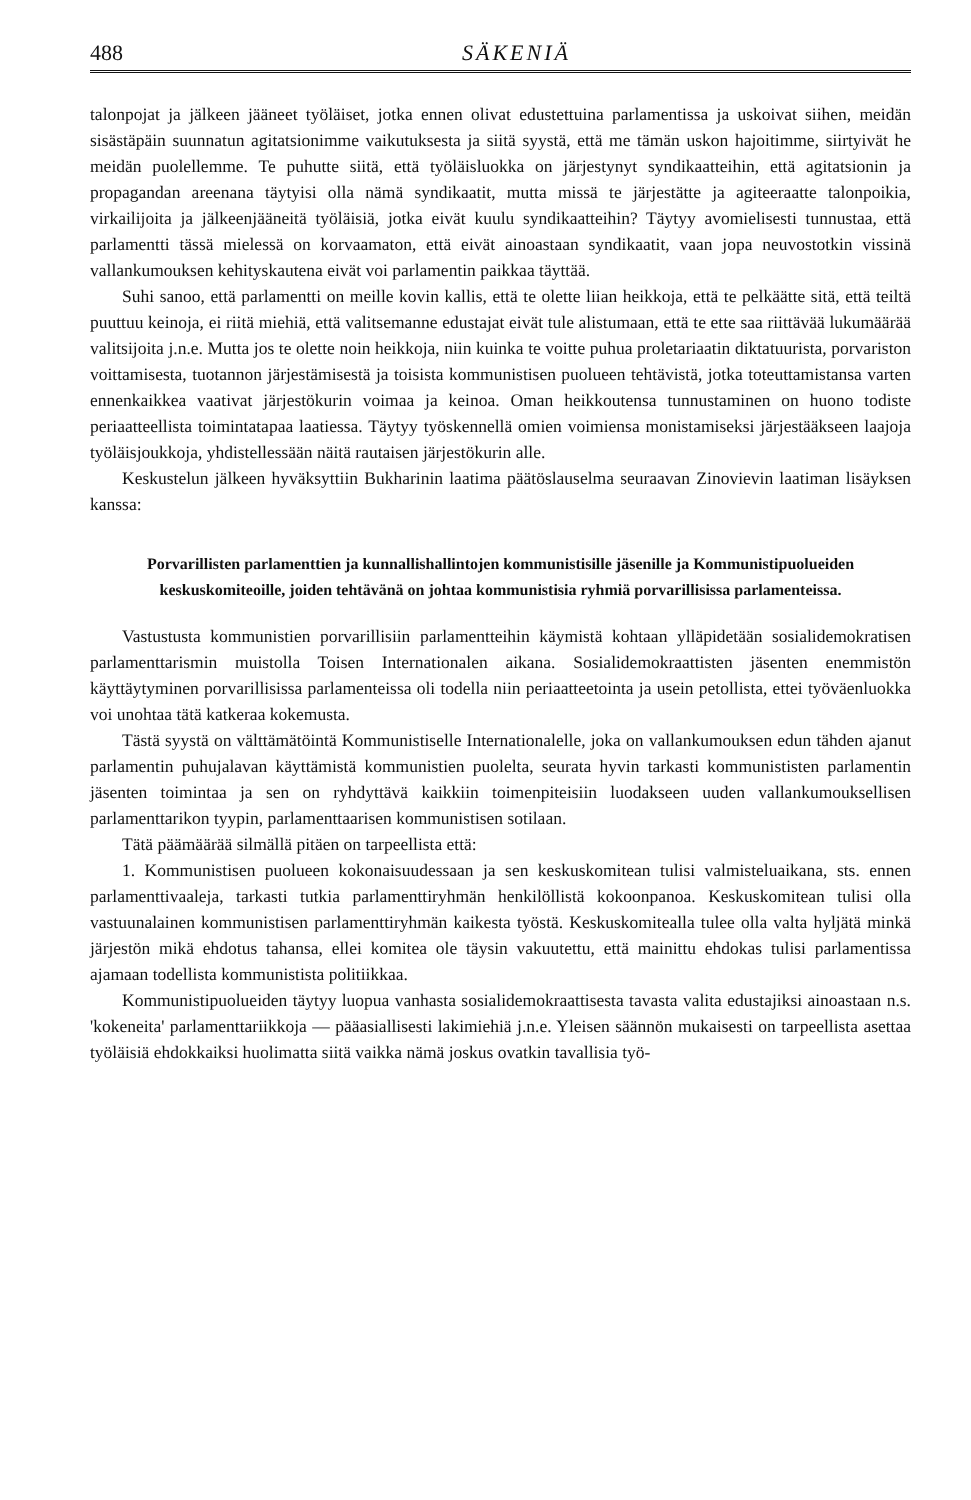488 SÄKENIÄ
talonpojat ja jälkeen jääneet työläiset, jotka ennen olivat edustettuina parlamentissa ja uskoivat siihen, meidän sisästäpäin suunnatun agitatsionimme vaikutuksesta ja siitä syystä, että me tämän uskon hajoitimme, siirtyivät he meidän puolellemme. Te puhutte siitä, että työläisluokka on järjestynyt syndikaatteihin, että agitatsionin ja propagandan areenana täytyisi olla nämä syndikaatit, mutta missä te järjestätte ja agiteeraatte talonpoikia, virkailijoita ja jälkeenjääneitä työläisiä, jotka eivät kuulu syndikaatteihin? Täytyy avomielisesti tunnustaa, että parlamentti tässä mielessä on korvaamaton, että eivät ainoastaan syndikaatit, vaan jopa neuvostotkin vissinä vallankumouksen kehityskautena eivät voi parlamentin paikkaa täyttää.
Suhi sanoo, että parlamentti on meille kovin kallis, että te olette liian heikkoja, että te pelkäätte sitä, että teiltä puuttuu keinoja, ei riitä miehiä, että valitsemanne edustajat eivät tule alistumaan, että te ette saa riittävää lukumäärää valitsijoita j.n.e. Mutta jos te olette noin heikkoja, niin kuinka te voitte puhua proletariaatin diktatuurista, porvariston voittamisesta, tuotannon järjestämisestä ja toisista kommunistisen puolueen tehtävistä, jotka toteuttamistansa varten ennenkaikkea vaativat järjestökurin voimaa ja keinoa. Oman heikkoutensa tunnustaminen on huono todiste periaatteellista toimintatapaa laatiessa. Täytyy työskennellä omien voimiensa monistamiseksi järjestääkseen laajoja työläisjoukkoja, yhdistellessään näitä rautaisen järjestökurin alle.
Keskustelun jälkeen hyväksyttiin Bukharinin laatima päätöslauselma seuraavan Zinovievin laatiman lisäyksen kanssa:
Porvarillisten parlamenttien ja kunnallishallintojen kommunistisille jäsenille ja Kommunistipuolueiden keskuskomiteoille, joiden tehtävänä on johtaa kommunistisia ryhmiä porvarillisissa parlamenteissa.
Vastustusta kommunistien porvarillisiin parlamentteihin käymistä kohtaan ylläpidetään sosialidemokratisen parlamenttarismin muistolla Toisen Internationalen aikana. Sosialidemokraattisten jäsenten enemmistön käyttäytyminen porvarillisissa parlamenteissa oli todella niin periaatteetointa ja usein petollista, ettei työväenluokka voi unohtaa tätä katkeraa kokemusta.
Tästä syystä on välttämätöintä Kommunistiselle Internationalelle, joka on vallankumouksen edun tähden ajanut parlamentin puhujalavan käyttämistä kommunistien puolelta, seurata hyvin tarkasti kommunististen parlamentin jäsenten toimintaa ja sen on ryhdyttävä kaikkiin toimenpiteisiin luodakseen uuden vallankumouksellisen parlamenttarikon tyypin, parlamenttaarisen kommunistisen sotilaan.
Tätä päämäärää silmällä pitäen on tarpeellista että:
1. Kommunistisen puolueen kokonaisuudessaan ja sen keskuskomitean tulisi valmisteluaikana, sts. ennen parlamenttivaaleja, tarkasti tutkia parlamenttiryhmän henkilöllistä kokoonpanoa. Keskuskomitean tulisi olla vastuunalainen kommunistisen parlamenttiryhmän kaikesta työstä. Keskuskomitealla tulee olla valta hyljätä minkä järjestön mikä ehdotus tahansa, ellei komitea ole täysin vakuutettu, että mainittu ehdokas tulisi parlamentissa ajamaan todellista kommunistista politiikkaa.
Kommunistipuolueiden täytyy luopua vanhasta sosialidemokraattisesta tavasta valita edustajiksi ainoastaan n.s. 'kokeneita' parlamenttariikkoja — pääasiallisesti lakimiehiä j.n.e. Yleisen säännön mukaisesti on tarpeellista asettaa työläisiä ehdokkaiksi huolimatta siitä vaikka nämä joskus ovatkin tavallisia työ-